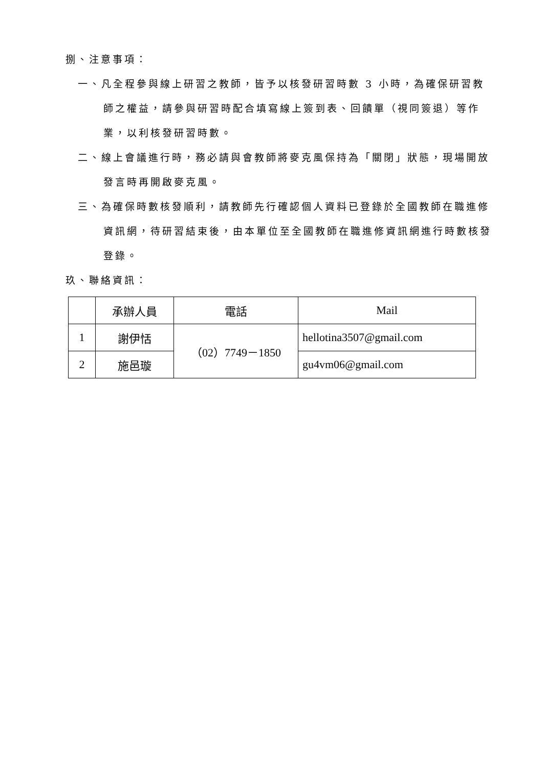捌、注意事項：
一、凡全程參與線上研習之教師，皆予以核發研習時數 3 小時，為確保研習教師之權益，請參與研習時配合填寫線上簽到表、回饋單（視同簽退）等作業，以利核發研習時數。
二、線上會議進行時，務必請與會教師將麥克風保持為「關閉」狀態，現場開放發言時再開啟麥克風。
三、為確保時數核發順利，請教師先行確認個人資料已登錄於全國教師在職進修資訊網，待研習結束後，由本單位至全國教師在職進修資訊網進行時數核發登錄。
玖、聯絡資訊：
| | 承辦人員 | 電話 | Mail |
| --- | --- | --- | --- |
| 1 | 謝伊恬 | （02）7749－1850 | hellotina3507@gmail.com |
| 2 | 施邑璇 | | gu4vm06@gmail.com |